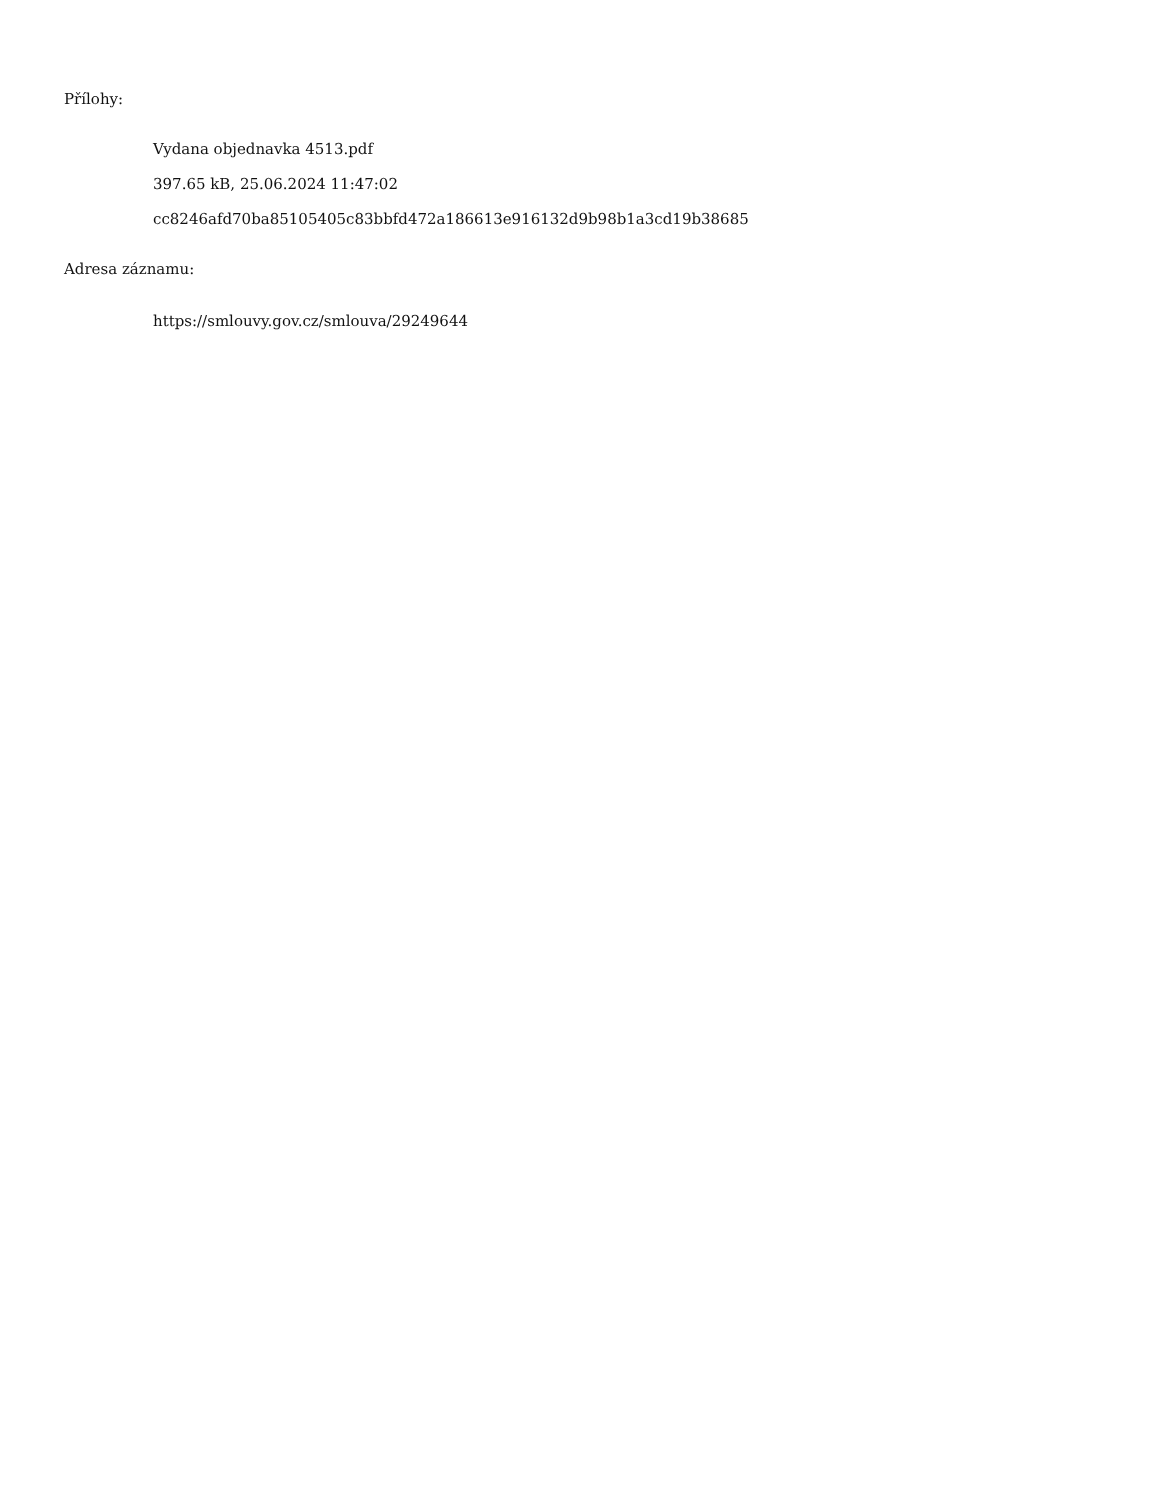Přílohy:
Vydana objednavka 4513.pdf
397.65 kB, 25.06.2024 11:47:02
cc8246afd70ba85105405c83bbfd472a186613e916132d9b98b1a3cd19b38685
Adresa záznamu:
https://smlouvy.gov.cz/smlouva/29249644